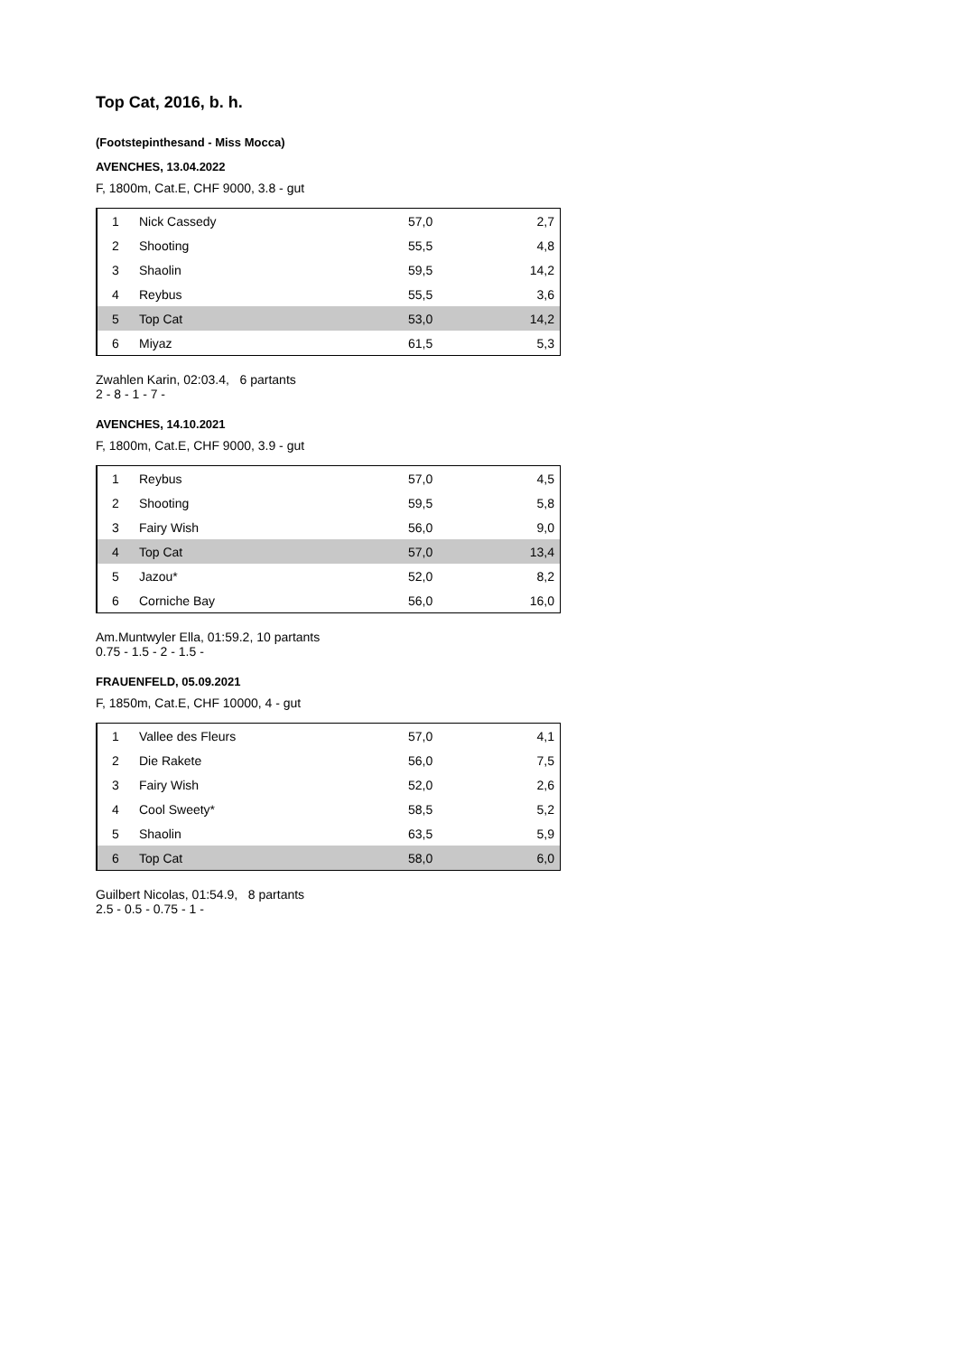Top Cat, 2016, b. h.
(Footstepinthesand - Miss Mocca)
AVENCHES, 13.04.2022
F, 1800m, Cat.E, CHF 9000, 3.8 - gut
| 1 | Nick Cassedy | 57,0 | 2,7 |
| 2 | Shooting | 55,5 | 4,8 |
| 3 | Shaolin | 59,5 | 14,2 |
| 4 | Reybus | 55,5 | 3,6 |
| 5 | Top Cat | 53,0 | 14,2 |
| 6 | Miyaz | 61,5 | 5,3 |
Zwahlen Karin, 02:03.4, 6 partants
2 - 8 - 1 - 7 -
AVENCHES, 14.10.2021
F, 1800m, Cat.E, CHF 9000, 3.9 - gut
| 1 | Reybus | 57,0 | 4,5 |
| 2 | Shooting | 59,5 | 5,8 |
| 3 | Fairy Wish | 56,0 | 9,0 |
| 4 | Top Cat | 57,0 | 13,4 |
| 5 | Jazou* | 52,0 | 8,2 |
| 6 | Corniche Bay | 56,0 | 16,0 |
Am.Muntwyler Ella, 01:59.2, 10 partants
0.75 - 1.5 - 2 - 1.5 -
FRAUENFELD, 05.09.2021
F, 1850m, Cat.E, CHF 10000, 4 - gut
| 1 | Vallee des Fleurs | 57,0 | 4,1 |
| 2 | Die Rakete | 56,0 | 7,5 |
| 3 | Fairy Wish | 52,0 | 2,6 |
| 4 | Cool Sweety* | 58,5 | 5,2 |
| 5 | Shaolin | 63,5 | 5,9 |
| 6 | Top Cat | 58,0 | 6,0 |
Guilbert Nicolas, 01:54.9, 8 partants
2.5 - 0.5 - 0.75 - 1 -